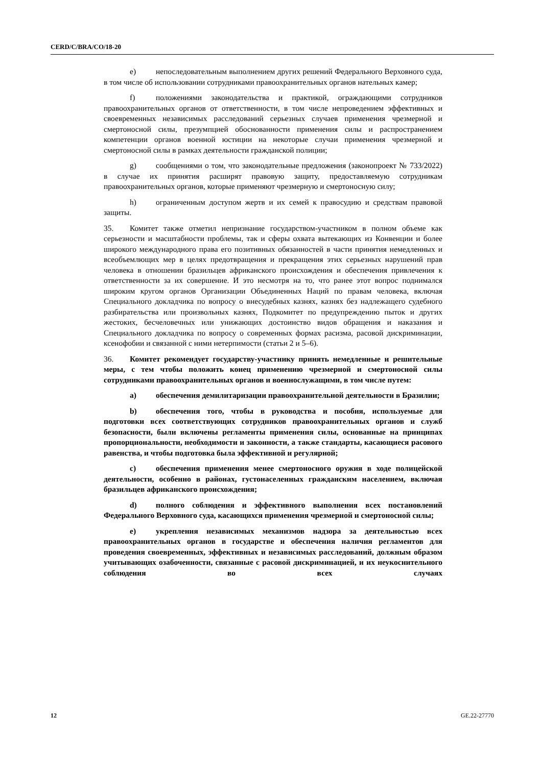CERD/C/BRA/CO/18-20
e) непоследовательным выполнением других решений Федерального Верховного суда, в том числе об использовании сотрудниками правоохранительных органов нательных камер;
f) положениями законодательства и практикой, ограждающими сотрудников правоохранительных органов от ответственности, в том числе непроведением эффективных и своевременных независимых расследований серьезных случаев применения чрезмерной и смертоносной силы, презумпцией обоснованности применения силы и распространением компетенции органов военной юстиции на некоторые случаи применения чрезмерной и смертоносной силы в рамках деятельности гражданской полиции;
g) сообщениями о том, что законодательные предложения (законопроект № 733/2022) в случае их принятия расширят правовую защиту, предоставляемую сотрудникам правоохранительных органов, которые применяют чрезмерную и смертоносную силу;
h) ограниченным доступом жертв и их семей к правосудию и средствам правовой защиты.
35. Комитет также отметил непризнание государством-участником в полном объеме как серьезности и масштабности проблемы, так и сферы охвата вытекающих из Конвенции и более широкого международного права его позитивных обязанностей в части принятия немедленных и всеобъемлющих мер в целях предотвращения и прекращения этих серьезных нарушений прав человека в отношении бразильцев африканского происхождения и обеспечения привлечения к ответственности за их совершение. И это несмотря на то, что ранее этот вопрос поднимался широким кругом органов Организации Объединенных Наций по правам человека, включая Специального докладчика по вопросу о внесудебных казнях, казнях без надлежащего судебного разбирательства или произвольных казнях, Подкомитет по предупреждению пыток и других жестоких, бесчеловечных или унижающих достоинство видов обращения и наказания и Специального докладчика по вопросу о современных формах расизма, расовой дискриминации, ксенофобии и связанной с ними нетерпимости (статьи 2 и 5–6).
36. Комитет рекомендует государству-участнику принять немедленные и решительные меры, с тем чтобы положить конец применению чрезмерной и смертоносной силы сотрудниками правоохранительных органов и военнослужащими, в том числе путем:
a) обеспечения демилитаризации правоохранительной деятельности в Бразилии;
b) обеспечения того, чтобы в руководства и пособия, используемые для подготовки всех соответствующих сотрудников правоохранительных органов и служб безопасности, были включены регламенты применения силы, основанные на принципах пропорциональности, необходимости и законности, а также стандарты, касающиеся расового равенства, и чтобы подготовка была эффективной и регулярной;
c) обеспечения применения менее смертоносного оружия в ходе полицейской деятельности, особенно в районах, густонаселенных гражданским населением, включая бразильцев африканского происхождения;
d) полного соблюдения и эффективного выполнения всех постановлений Федерального Верховного суда, касающихся применения чрезмерной и смертоносной силы;
e) укрепления независимых механизмов надзора за деятельностью всех правоохранительных органов в государстве и обеспечения наличия регламентов для проведения своевременных, эффективных и независимых расследований, должным образом учитывающих озабоченности, связанные с расовой дискриминацией, и их неукоснительного соблюдения во всех случаях
12 GE.22-27770